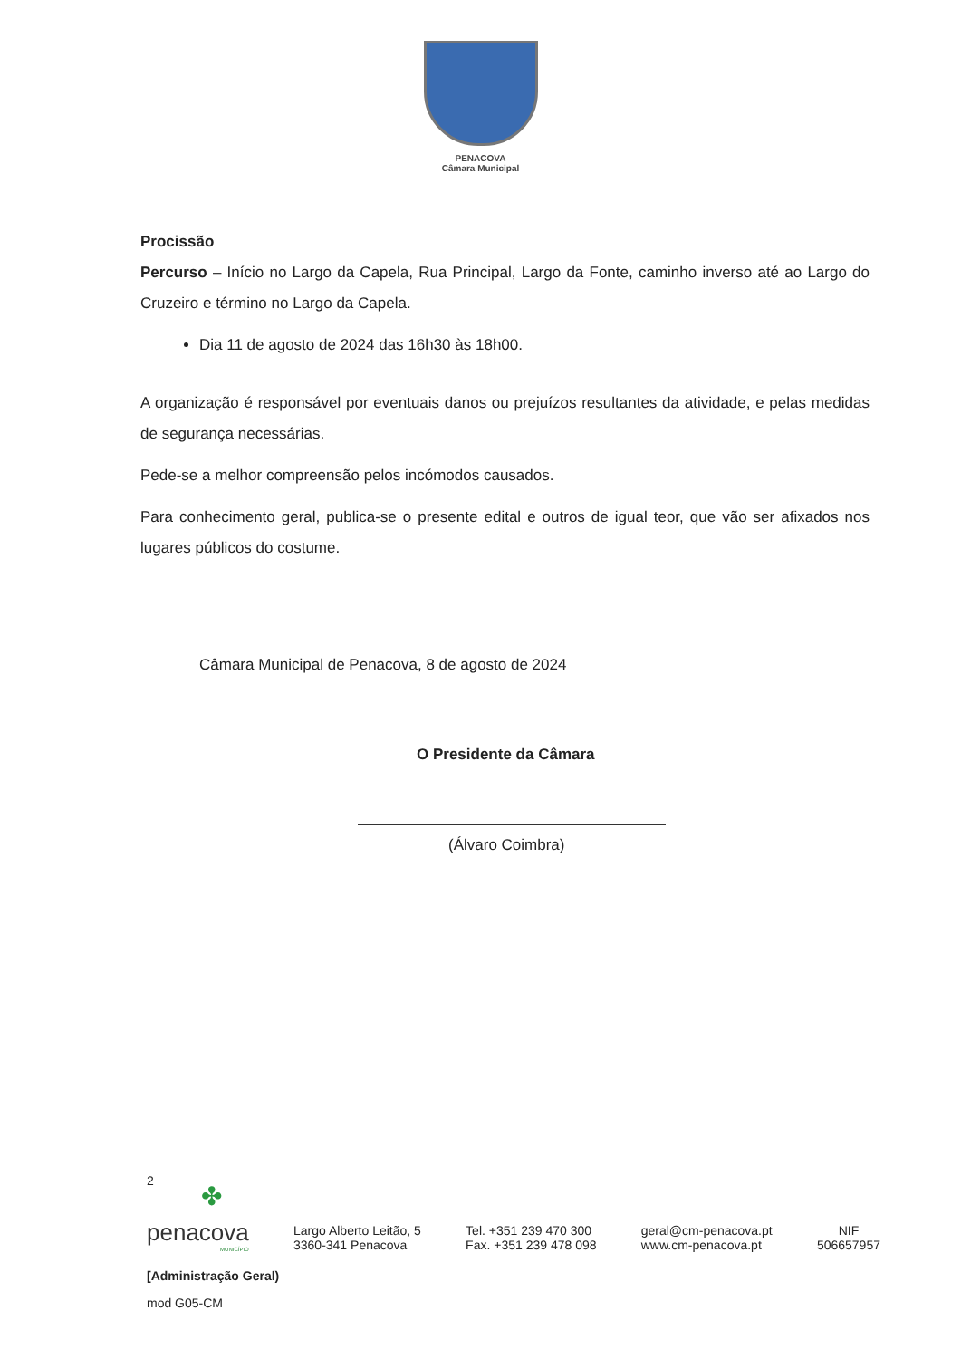PENACOVA
Câmara Municipal
Procissão
Percurso – Início no Largo da Capela, Rua Principal, Largo da Fonte, caminho inverso até ao Largo do Cruzeiro e término no Largo da Capela.
Dia 11 de agosto de 2024 das 16h30 às 18h00.
A organização é responsável por eventuais danos ou prejuízos resultantes da atividade, e pelas medidas de segurança necessárias.
Pede-se a melhor compreensão pelos incómodos causados.
Para conhecimento geral, publica-se o presente edital e outros de igual teor, que vão ser afixados nos lugares públicos do costume.
Câmara Municipal de Penacova, 8 de agosto de 2024
O Presidente da Câmara
(Álvaro Coimbra)
2
✤
penacova
MUNICÍPIO
Largo Alberto Leitão, 5
3360-341 Penacova
Tel. +351 239 470 300
Fax. +351 239 478 098
geral@cm-penacova.pt
www.cm-penacova.pt
NIF
506657957
[Administração Geral)
mod G05-CM